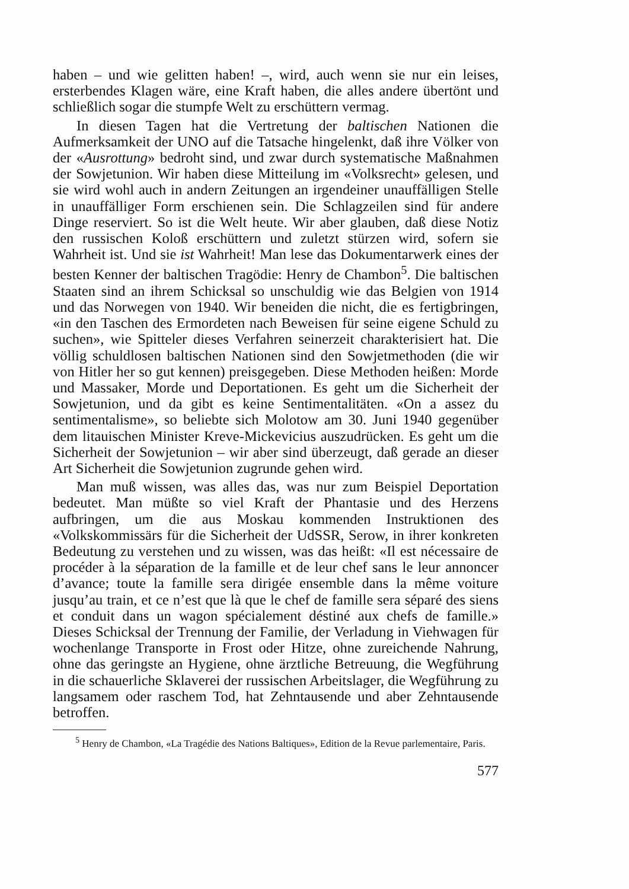haben – und wie gelitten haben! –, wird, auch wenn sie nur ein leises, ersterbendes Klagen wäre, eine Kraft haben, die alles andere übertönt und schließlich sogar die stumpfe Welt zu erschüttern vermag.
In diesen Tagen hat die Vertretung der baltischen Nationen die Aufmerksamkeit der UNO auf die Tatsache hingelenkt, daß ihre Völker von der «Ausrottung» bedroht sind, und zwar durch systematische Maßnahmen der Sowjetunion. Wir haben diese Mitteilung im «Volksrecht» gelesen, und sie wird wohl auch in andern Zeitungen an irgendeiner unauffälligen Stelle in unauffälliger Form erschienen sein. Die Schlagzeilen sind für andere Dinge reserviert. So ist die Welt heute. Wir aber glauben, daß diese Notiz den russischen Koloß erschüttern und zuletzt stürzen wird, sofern sie Wahrheit ist. Und sie ist Wahrheit! Man lese das Dokumentarwerk eines der besten Kenner der baltischen Tragödie: Henry de Chambon<sup>5</sup>. Die baltischen Staaten sind an ihrem Schicksal so unschuldig wie das Belgien von 1914 und das Norwegen von 1940. Wir beneiden die nicht, die es fertigbringen, «in den Taschen des Ermordeten nach Beweisen für seine eigene Schuld zu suchen», wie Spitteler dieses Verfahren seinerzeit charakterisiert hat. Die völlig schuldlosen baltischen Nationen sind den Sowjetmethoden (die wir von Hitler her so gut kennen) preisgegeben. Diese Methoden heißen: Morde und Massaker, Morde und Deportationen. Es geht um die Sicherheit der Sowjetunion, und da gibt es keine Sentimentalitäten. «On a assez du sentimentalisme», so beliebte sich Molotow am 30. Juni 1940 gegenüber dem litauischen Minister Kreve-Mickevicius auszudrücken. Es geht um die Sicherheit der Sowjetunion – wir aber sind überzeugt, daß gerade an dieser Art Sicherheit die Sowjetunion zugrunde gehen wird.
Man muß wissen, was alles das, was nur zum Beispiel Deportation bedeutet. Man müßte so viel Kraft der Phantasie und des Herzens aufbringen, um die aus Moskau kommenden Instruktionen des «Volkskommissärs für die Sicherheit der UdSSR, Serow, in ihrer konkreten Bedeutung zu verstehen und zu wissen, was das heißt: «Il est nécessaire de procéder à la séparation de la famille et de leur chef sans le leur annoncer d’avance; toute la famille sera dirigée ensemble dans la même voiture jusqu’au train, et ce n’est que là que le chef de famille sera séparé des siens et conduit dans un wagon spécialement déstiné aux chefs de famille.» Dieses Schicksal der Trennung der Familie, der Verladung in Viehwagen für wochenlange Transporte in Frost oder Hitze, ohne zureichende Nahrung, ohne das geringste an Hygiene, ohne ärztliche Betreuung, die Wegführung in die schauerliche Sklaverei der russischen Arbeitslager, die Wegführung zu langsamem oder raschem Tod, hat Zehntausende und aber Zehntausende betroffen.
<sup>5</sup> Henry de Chambon, «La Tragédie des Nations Baltiques», Edition de la Revue parlementaire, Paris.
577